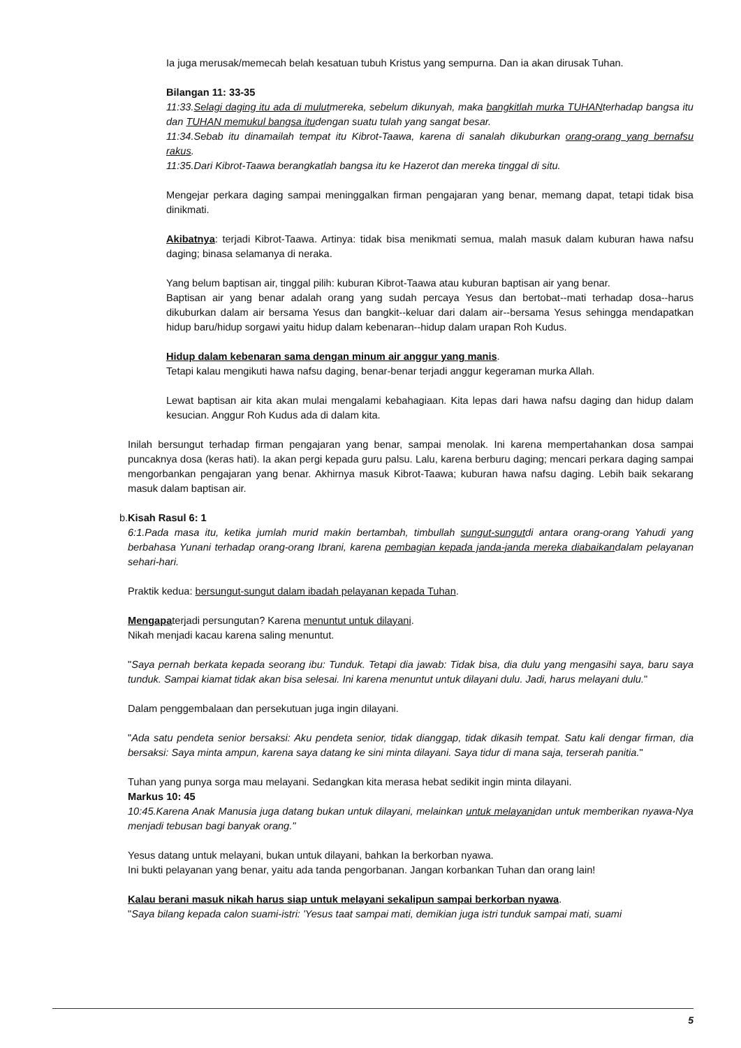Ia juga merusak/memecah belah kesatuan tubuh Kristus yang sempurna. Dan ia akan dirusak Tuhan.
Bilangan 11: 33-35
11:33.Selagi daging itu ada di mulutmereka, sebelum dikunyah, maka bangkitlah murka TUHANterhadap bangsa itu dan TUHAN memukul bangsa itudengan suatu tulah yang sangat besar.
11:34.Sebab itu dinamailah tempat itu Kibrot-Taawa, karena di sanalah dikuburkan orang-orang yang bernafsu rakus.
11:35.Dari Kibrot-Taawa berangkatlah bangsa itu ke Hazerot dan mereka tinggal di situ.
Mengejar perkara daging sampai meninggalkan firman pengajaran yang benar, memang dapat, tetapi tidak bisa dinikmati.
Akibatnya: terjadi Kibrot-Taawa. Artinya: tidak bisa menikmati semua, malah masuk dalam kuburan hawa nafsu daging; binasa selamanya di neraka.
Yang belum baptisan air, tinggal pilih: kuburan Kibrot-Taawa atau kuburan baptisan air yang benar.
Baptisan air yang benar adalah orang yang sudah percaya Yesus dan bertobat--mati terhadap dosa--harus dikuburkan dalam air bersama Yesus dan bangkit--keluar dari dalam air--bersama Yesus sehingga mendapatkan hidup baru/hidup sorgawi yaitu hidup dalam kebenaran--hidup dalam urapan Roh Kudus.
Hidup dalam kebenaran sama dengan minum air anggur yang manis.
Tetapi kalau mengikuti hawa nafsu daging, benar-benar terjadi anggur kegeraman murka Allah.
Lewat baptisan air kita akan mulai mengalami kebahagiaan. Kita lepas dari hawa nafsu daging dan hidup dalam kesucian. Anggur Roh Kudus ada di dalam kita.
Inilah bersungut terhadap firman pengajaran yang benar, sampai menolak. Ini karena mempertahankan dosa sampai puncaknya dosa (keras hati). Ia akan pergi kepada guru palsu. Lalu, karena berburu daging; mencari perkara daging sampai mengorbankan pengajaran yang benar. Akhirnya masuk Kibrot-Taawa; kuburan hawa nafsu daging. Lebih baik sekarang masuk dalam baptisan air.
b. Kisah Rasul 6: 1
6:1.Pada masa itu, ketika jumlah murid makin bertambah, timbullah sungut-sungutdi antara orang-orang Yahudi yang berbahasa Yunani terhadap orang-orang Ibrani, karena pembagian kepada janda-janda mereka diabaikandalam pelayanan sehari-hari.
Praktik kedua: bersungut-sungut dalam ibadah pelayanan kepada Tuhan.
Mengapaterjadi persungutan? Karena menuntut untuk dilayani.
Nikah menjadi kacau karena saling menuntut.
"Saya pernah berkata kepada seorang ibu: Tunduk. Tetapi dia jawab: Tidak bisa, dia dulu yang mengasihi saya, baru saya tunduk. Sampai kiamat tidak akan bisa selesai. Ini karena menuntut untuk dilayani dulu. Jadi, harus melayani dulu."
Dalam penggembalaan dan persekutuan juga ingin dilayani.
"Ada satu pendeta senior bersaksi: Aku pendeta senior, tidak dianggap, tidak dikasih tempat. Satu kali dengar firman, dia bersaksi: Saya minta ampun, karena saya datang ke sini minta dilayani. Saya tidur di mana saja, terserah panitia."
Tuhan yang punya sorga mau melayani. Sedangkan kita merasa hebat sedikit ingin minta dilayani.
Markus 10: 45
10:45.Karena Anak Manusia juga datang bukan untuk dilayani, melainkan untuk melayanidan untuk memberikan nyawa-Nya menjadi tebusan bagi banyak orang."
Yesus datang untuk melayani, bukan untuk dilayani, bahkan Ia berkorban nyawa.
Ini bukti pelayanan yang benar, yaitu ada tanda pengorbanan. Jangan korbankan Tuhan dan orang lain!
Kalau berani masuk nikah harus siap untuk melayani sekalipun sampai berkorban nyawa.
"Saya bilang kepada calon suami-istri: 'Yesus taat sampai mati, demikian juga istri tunduk sampai mati, suami
5